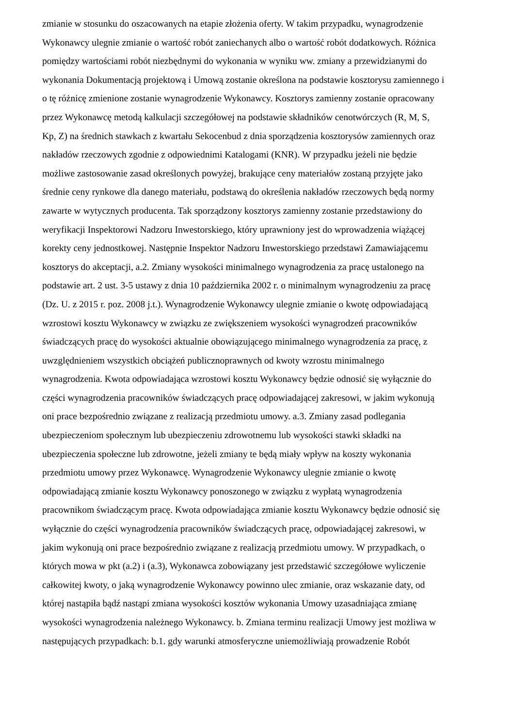zmianie w stosunku do oszacowanych na etapie złożenia oferty. W takim przypadku, wynagrodzenie
Wykonawcy ulegnie zmianie o wartość robót zaniechanych albo o wartość robót dodatkowych. Różnica
pomiędzy wartościami robót niezbędnymi do wykonania w wyniku ww. zmiany a przewidzianymi do
wykonania Dokumentacją projektową i Umową zostanie określona na podstawie kosztorysu zamiennego i
o tę różnicę zmienione zostanie wynagrodzenie Wykonawcy. Kosztorys zamienny zostanie opracowany
przez Wykonawcę metodą kalkulacji szczegółowej na podstawie składników cenotwórczych (R, M, S,
Kp, Z) na średnich stawkach z kwartału Sekocenbud z dnia sporządzenia kosztorysów zamiennych oraz
nakładów rzeczowych zgodnie z odpowiednimi Katalogami (KNR). W przypadku jeżeli nie będzie
możliwe zastosowanie zasad określonych powyżej, brakujące ceny materiałów zostaną przyjęte jako
średnie ceny rynkowe dla danego materiału, podstawą do określenia nakładów rzeczowych będą normy
zawarte w wytycznych producenta. Tak sporządzony kosztorys zamienny zostanie przedstawiony do
weryfikacji Inspektorowi Nadzoru Inwestorskiego, który uprawniony jest do wprowadzenia wiążącej
korekty ceny jednostkowej. Następnie Inspektor Nadzoru Inwestorskiego przedstawi Zamawiającemu
kosztorys do akceptacji, a.2. Zmiany wysokości minimalnego wynagrodzenia za pracę ustalonego na
podstawie art. 2 ust. 3-5 ustawy z dnia 10 października 2002 r. o minimalnym wynagrodzeniu za pracę
(Dz. U. z 2015 r. poz. 2008 j.t.). Wynagrodzenie Wykonawcy ulegnie zmianie o kwotę odpowiadającą
wzrostowi kosztu Wykonawcy w związku ze zwiększeniem wysokości wynagrodzeń pracowników
świadczących pracę do wysokości aktualnie obowiązującego minimalnego wynagrodzenia za pracę, z
uwzględnieniem wszystkich obciążeń publicznoprawnych od kwoty wzrostu minimalnego
wynagrodzenia. Kwota odpowiadająca wzrostowi kosztu Wykonawcy będzie odnosić się wyłącznie do
części wynagrodzenia pracowników świadczących pracę odpowiadającej zakresowi, w jakim wykonują
oni prace bezpośrednio związane z realizacją przedmiotu umowy. a.3. Zmiany zasad podlegania
ubezpieczeniom społecznym lub ubezpieczeniu zdrowotnemu lub wysokości stawki składki na
ubezpieczenia społeczne lub zdrowotne, jeżeli zmiany te będą miały wpływ na koszty wykonania
przedmiotu umowy przez Wykonawcę. Wynagrodzenie Wykonawcy ulegnie zmianie o kwotę
odpowiadającą zmianie kosztu Wykonawcy ponoszonego w związku z wypłatą wynagrodzenia
pracownikom świadczącym pracę. Kwota odpowiadająca zmianie kosztu Wykonawcy będzie odnosić się
wyłącznie do części wynagrodzenia pracowników świadczących pracę, odpowiadającej zakresowi, w
jakim wykonują oni prace bezpośrednio związane z realizacją przedmiotu umowy. W przypadkach, o
których mowa w pkt (a.2) i (a.3), Wykonawca zobowiązany jest przedstawić szczegółowe wyliczenie
całkowitej kwoty, o jaką wynagrodzenie Wykonawcy powinno ulec zmianie, oraz wskazanie daty, od
której nastąpiła bądź nastąpi zmiana wysokości kosztów wykonania Umowy uzasadniająca zmianę
wysokości wynagrodzenia należnego Wykonawcy. b. Zmiana terminu realizacji Umowy jest możliwa w
następujących przypadkach: b.1. gdy warunki atmosferyczne uniemożliwiają prowadzenie Robót